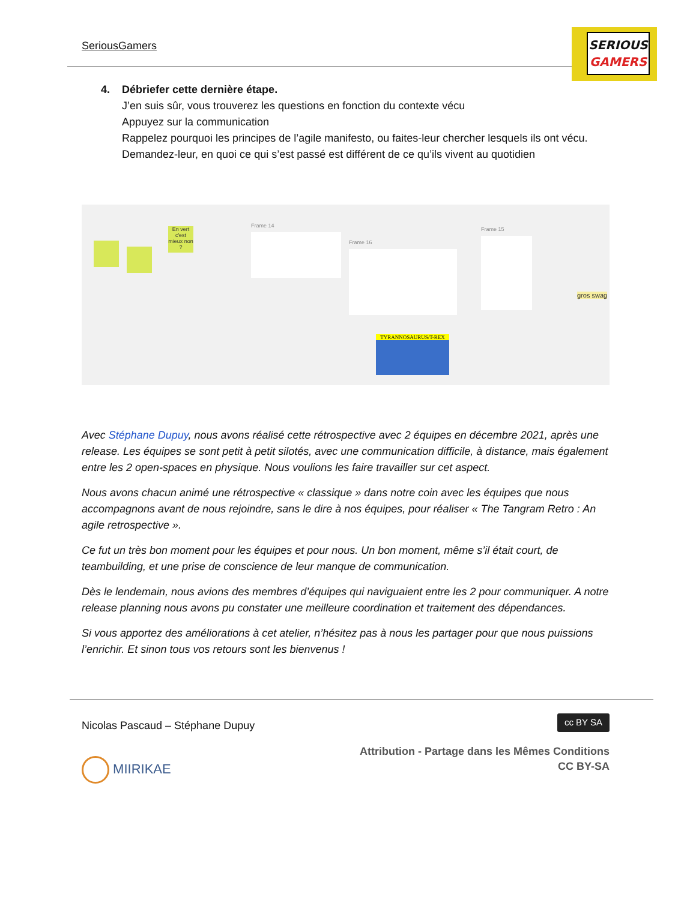SeriousGamers
SERIOUS
GAMERS
4. Débriefer cette dernière étape.
J’en suis sûr, vous trouverez les questions en fonction du contexte vécu
Appuyez sur la communication
Rappelez pourquoi les principes de l’agile manifesto, ou faites-leur chercher lesquels ils ont vécu.
Demandez-leur, en quoi ce qui s’est passé est différent de ce qu’ils vivent au quotidien
En vert c'est mieux non ?
Frame 14
Frame 16
Frame 15
gros swag
TYRANNOSAURUS/T-REX
Avec Stéphane Dupuy, nous avons réalisé cette rétrospective avec 2 équipes en décembre 2021, après une release. Les équipes se sont petit à petit silotés, avec une communication difficile, à distance, mais également entre les 2 open-spaces en physique. Nous voulions les faire travailler sur cet aspect.
Nous avons chacun animé une rétrospective « classique » dans notre coin avec les équipes que nous accompagnons avant de nous rejoindre, sans le dire à nos équipes, pour réaliser « The Tangram Retro : An agile retrospective ».
Ce fut un très bon moment pour les équipes et pour nous. Un bon moment, même s’il était court, de teambuilding, et une prise de conscience de leur manque de communication.
Dès le lendemain, nous avions des membres d’équipes qui naviguaient entre les 2 pour communiquer. A notre release planning nous avons pu constater une meilleure coordination et traitement des dépendances.
Si vous apportez des améliorations à cet atelier, n’hésitez pas à nous les partager pour que nous puissions l’enrichir. Et sinon tous vos retours sont les bienvenus !
Nicolas Pascaud – Stéphane Dupuy cc BY SA
MIIRIKAE Attribution - Partage dans les Mêmes Conditions
CC BY-SA